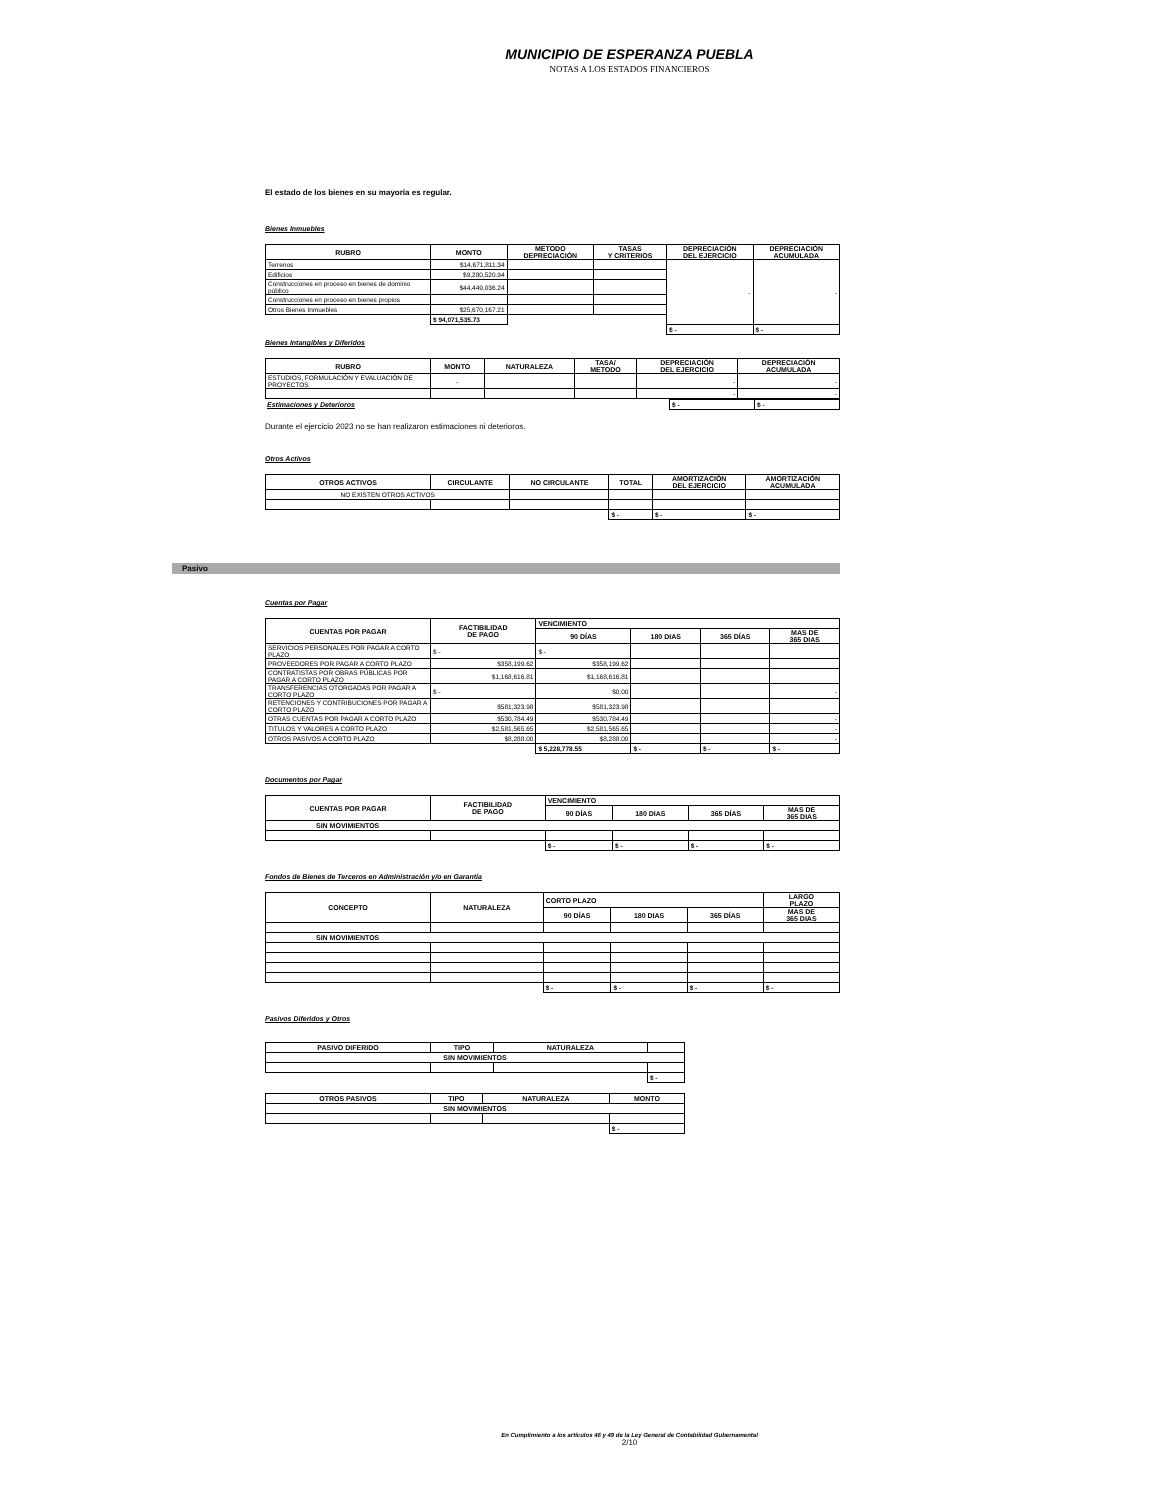MUNICIPIO DE ESPERANZA PUEBLA
NOTAS A LOS ESTADOS FINANCIEROS
El estado de los bienes en su mayoría es regular.
Bienes Inmuebles
| RUBRO | MONTO | METODO DEPRECIACIÓN | TASAS Y CRITERIOS | DEPRECIACIÓN DEL EJERCICIO | DEPRECIACIÓN ACUMULADA |
| --- | --- | --- | --- | --- | --- |
| Terrenos | $14,671,811.34 | | | - | - |
| Edificios | $9,280,520.94 | | | | |
| Construcciones en proceso en bienes de dominio público | $44,449,036.24 | | | | |
| Construcciones en proceso en bienes propios | | | | | |
| Otros Bienes Inmuebles | $25,670,167.21 | | | | |
| | $ 94,071,535.73 | | | | |
| | | | | $ - | $ - |
Bienes Intangibles y Diferidos
| RUBRO | MONTO | NATURALEZA | TASA/ METODO | DEPRECIACIÓN DEL EJERCICIO | DEPRECIACIÓN ACUMULADA |
| --- | --- | --- | --- | --- | --- |
| ESTUDIOS, FORMULACIÓN Y EVALUACIÓN DE PROYECTOS | - | | | - | - |
| | | | | - | - |
| Estimaciones y Deterioros | $ - | $ - |
Durante el ejercicio 2023 no se han realizaron estimaciones ni deterioros.
Otros Activos
| OTROS ACTIVOS | CIRCULANTE | NO CIRCULANTE | TOTAL | AMORTIZACIÓN DEL EJERCICIO | AMORTIZACIÓN ACUMULADA |
| --- | --- | --- | --- | --- | --- |
| NO EXISTEN OTROS ACTIVOS | | | | | |
| | | | $ - | $ - | $ - |
Pasivo
Cuentas por Pagar
| CUENTAS POR PAGAR | FACTIBILIDAD DE PAGO | VENCIMIENTO | | | |
| --- | --- | --- | --- | --- | --- |
| | | 90 DÍAS | 180 DIAS | 365 DÍAS | MAS DE 365 DIAS |
| SERVICIOS PERSONALES POR PAGAR A CORTO PLAZO | $ - | $ - | | | |
| PROVEEDORES POR PAGAR A CORTO PLAZO | $358,199.62 | $358,199.62 | | | |
| CONTRATISTAS POR OBRAS PÚBLICAS POR PAGAR A CORTO PLAZO | $1,168,616.81 | $1,168,616.81 | | | |
| TRANSFERENCIAS OTORGADAS POR PAGAR A CORTO PLAZO | $ - | $0.00 | | | - |
| RETENCIONES Y CONTRIBUCIONES POR PAGAR A CORTO PLAZO | $581,323.98 | $581,323.98 | | | |
| OTRAS CUENTAS POR PAGAR A CORTO PLAZO | $530,784.49 | $530,784.49 | | | - |
| TITULOS Y VALORES A CORTO PLAZO | $2,581,565.65 | $2,581,565.65 | | | - |
| OTROS PASIVOS A CORTO PLAZO | $8,288.00 | $8,288.00 | | | - |
| | | $ 5,228,778.55 | $ - | $ - | $ - |
Documentos por Pagar
| CUENTAS POR PAGAR | FACTIBILIDAD DE PAGO | VENCIMIENTO | | | |
| --- | --- | --- | --- | --- | --- |
| | | 90 DÍAS | 180 DIAS | 365 DÍAS | MAS DE 365 DIAS |
| SIN MOVIMIENTOS | | | | | |
| | | $ - | $ - | $ - | $ - |
Fondos de Bienes de Terceros en Administración y/o en Garantía
| CONCEPTO | NATURALEZA | CORTO PLAZO | | | LARGO PLAZO |
| --- | --- | --- | --- | --- | --- |
| | | 90 DÍAS | 180 DIAS | 365 DÍAS | MAS DE 365 DIAS |
| SIN MOVIMIENTOS | | | | | |
| | | $ - | $ - | $ - | $ - |
Pasivos Diferidos y Otros
| PASIVO DIFERIDO | TIPO | NATURALEZA | |
| --- | --- | --- | --- |
| SIN MOVIMIENTOS | | | |
| | | | $ - |
| OTROS PASIVOS | TIPO | NATURALEZA | MONTO |
| --- | --- | --- | --- |
| SIN MOVIMIENTOS | | | |
| | | | $ - |
En Cumplimiento a los artículos 46 y 49 de la Ley General de Contabilidad Gubernamental
2/10